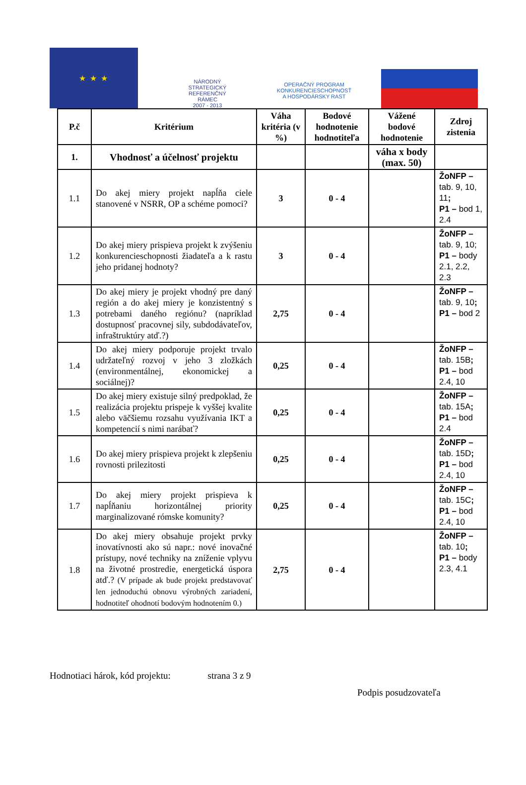★ ★ ★
NÁRODNÝ
STRATEGICKÝ
REFERENČNÝ
RÁMEC
2007 - 2013
OPERAČNÝ PROGRAM
KONKURENCIESCHOPNOSŤ
A HOSPODÁRSKY RAST
| P.č | Kritérium | Váha kritéria (v %) | Bodové hodnotenie hodnotiteľa | Vážené bodové hodnotenie | Zdroj zistenia |
| --- | --- | --- | --- | --- | --- |
| 1. | Vhodnosť a účelnosť projektu | | | váha x body (max. 50) | |
| 1.1 | Do akej miery projekt napĺňa ciele stanovené v NSRR, OP a schéme pomoci? | 3 | 0 - 4 | | ŽoNFP – tab. 9, 10, 11 ; P1 – bod 1, 2.4 |
| 1.2 | Do akej miery prispieva projekt k zvýšeniu konkurencieschopnosti žiadateľa a k rastu jeho pridanej hodnoty? | 3 | 0 - 4 | | ŽoNFP – tab. 9, 10; P1 – body 2.1, 2.2, 2.3 |
| 1.3 | Do akej miery je projekt vhodný pre daný región a do akej miery je konzistentný s potrebami daného regiónu? (napríklad dostupnosť pracovnej sily, subdodávateľov, infraštruktúry atď.?) | 2,75 | 0 - 4 | | ŽoNFP – tab. 9, 10 ; P1 – bod 2 |
| 1.4 | Do akej miery podporuje projekt trvalo udržateľný rozvoj v jeho 3 zložkách (environmentálnej, ekonomickej a sociálnej)? | 0,25 | 0 - 4 | | ŽoNFP – tab. 15B ; P1 – bod 2.4, 10 |
| 1.5 | Do akej miery existuje silný predpoklad, že realizácia projektu prispeje k vyššej kvalite alebo väčšiemu rozsahu využívania IKT a kompetencií s nimi narábať? | 0,25 | 0 - 4 | | ŽoNFP – tab. 15A ; P1 – bod 2.4 |
| 1.6 | Do akej miery prispieva projekt k zlepšeniu rovnosti prilezitosti | 0,25 | 0 - 4 | | ŽoNFP – tab. 15D ; P1 – bod 2.4, 10 |
| 1.7 | Do akej miery projekt prispieva k napĺňaniu horizontálnej priority marginalizované rómske komunity? | 0,25 | 0 - 4 | | ŽoNFP – tab. 15C ; P1 – bod 2.4, 10 |
| 1.8 | Do akej miery obsahuje projekt prvky inovatívnosti ako sú napr.: nové inovačné prístupy, nové techniky na zníženie vplyvu na životné prostredie, energetická úspora atď.? (V prípade ak bude projekt predstavovať len jednoduchú obnovu výrobných zariadení, hodnotiteľ ohodnotí bodovým hodnotením 0.) | 2,75 | 0 - 4 | | ŽoNFP – tab. 10 ; P1 – body 2.3, 4.1 |
Hodnotiaci hárok, kód projektu: strana 3 z 9
Podpis posudzovateľa